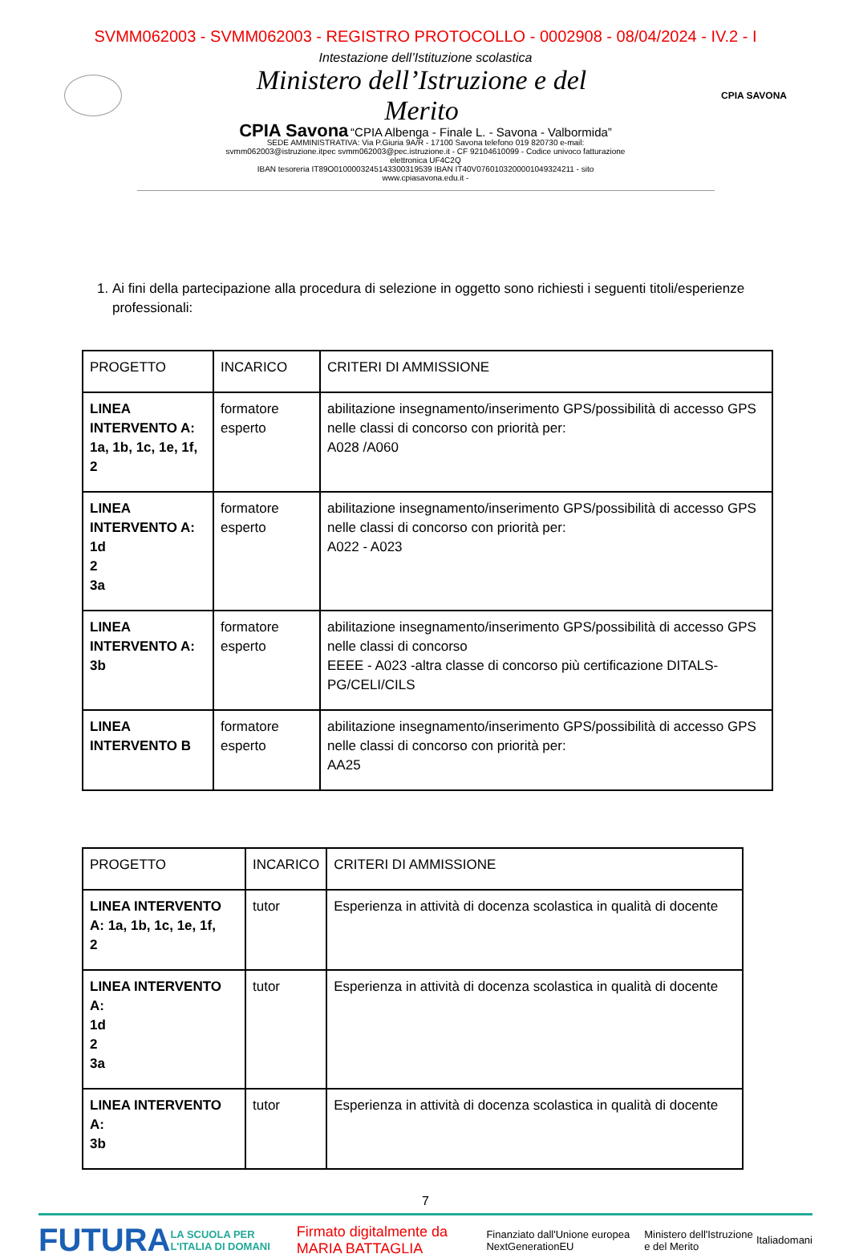SVMM062003 - SVMM062003 - REGISTRO PROTOCOLLO - 0002908 - 08/04/2024 - IV.2 - I
Intestazione dell’Istituzione scolastica
Ministero dell’Istruzione e del Merito
CPIA SAVONA
CPIA Savona “CPIA Albenga - Finale L. - Savona - Valbormida”
SEDE AMMINISTRATIVA: Via P.Giuria 9A/R - 17100 Savona telefono 019 820730 e-mail:
svmm062003@istruzione.itpec svmm062003@pec.istruzione.it - CF 92104610099 - Codice univoco fatturazione
elettronica UF4C2Q
IBAN tesoreria IT89O0100003245143300319539 IBAN IT40V0760103200001049324211 - sito
www.cpiasavona.edu.it -
1. Ai fini della partecipazione alla procedura di selezione in oggetto sono richiesti i seguenti titoli/esperienze professionali:
| PROGETTO | INCARICO | CRITERI DI AMMISSIONE |
| LINEA INTERVENTO A: 1a, 1b, 1c, 1e, 1f, 2 | formatore esperto | abilitazione insegnamento/inserimento GPS/possibilità di accesso GPS nelle classi di concorso con priorità per: A028 /A060 |
| LINEA INTERVENTO A: 1d 2 3a | formatore esperto | abilitazione insegnamento/inserimento GPS/possibilità di accesso GPS nelle classi di concorso con priorità per: A022 - A023 |
| LINEA INTERVENTO A: 3b | formatore esperto | abilitazione insegnamento/inserimento GPS/possibilità di accesso GPS nelle classi di concorso EEEE - A023 -altra classe di concorso più certificazione DITALS-PG/CELI/CILS |
| LINEA INTERVENTO B | formatore esperto | abilitazione insegnamento/inserimento GPS/possibilità di accesso GPS nelle classi di concorso con priorità per: AA25 |
| PROGETTO | INCARICO | CRITERI DI AMMISSIONE |
| LINEA INTERVENTO A: 1a, 1b, 1c, 1e, 1f, 2 | tutor | Esperienza in attività di docenza scolastica in qualità di docente |
| LINEA INTERVENTO A: 1d 2 3a | tutor | Esperienza in attività di docenza scolastica in qualità di docente |
| LINEA INTERVENTO A: 3b | tutor | Esperienza in attività di docenza scolastica in qualità di docente |
7
FUTURA LA SCUOLA PER L'ITALIA DI DOMANI Firmato digitalmente da MARIA BATTAGLIA Finanziato dall'Unione europea NextGenerationEU Ministero dell'Istruzione e del Merito Italiadomani